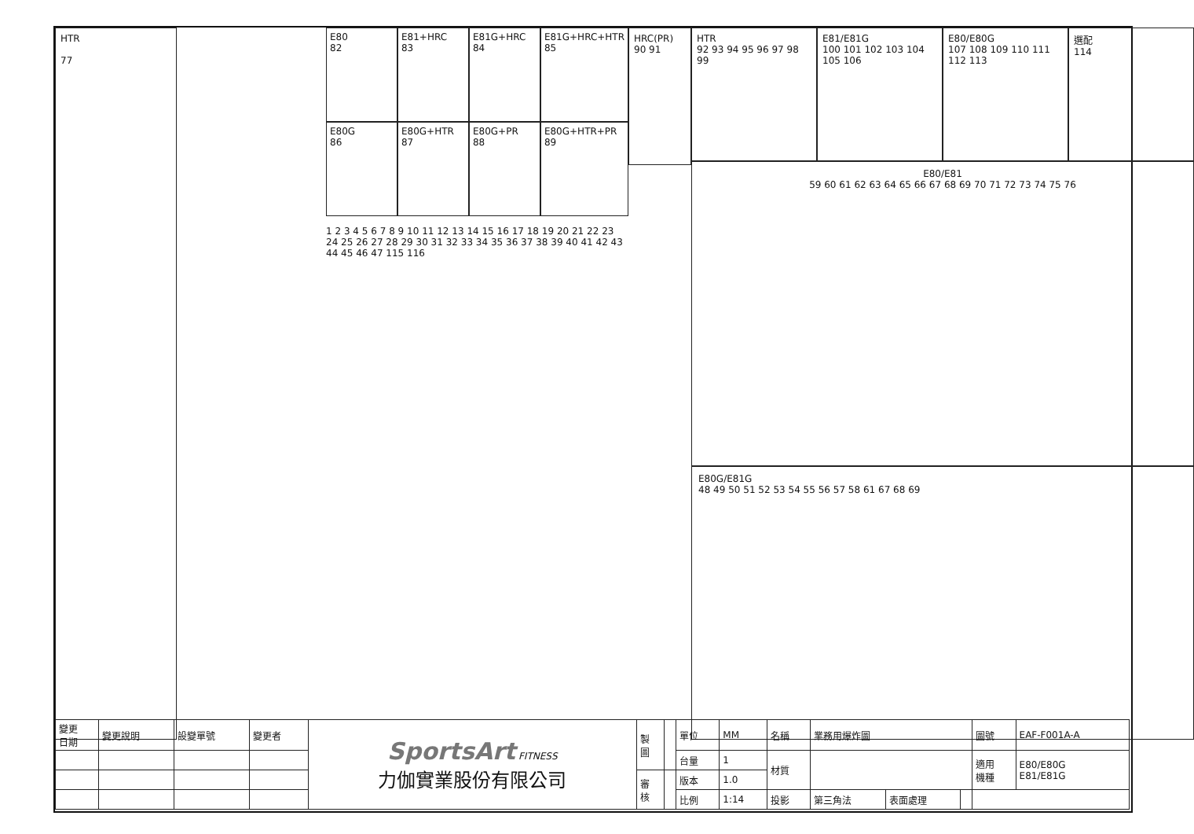HTR
77
E80
82
E81+HRC
83
E81G+HRC
84
E81G+HRC+HTR
85
E80G
86
E80G+HTR
87
E80G+PR
88
E80G+HTR+PR
89
1 2 3 4 5 6 7 8 9 10 11 12 13 14 15 16 17 18 19 20 21 22 23 24 25 26 27 28 29 30 31 32 33 34 35 36 37 38 39 40 41 42 43 44 45 46 47 115 116
HRC(PR)
90 91
HTR
92 93 94 95 96 97 98 99
E81/E81G
100 101 102 103 104 105 106
E80/E80G
107 108 109 110 111 112 113
選配
114
E80/E81
59 60 61 62 63 64 65 66 67 68 69 70 71 72 73 74 75 76
E80G/E81G
48 49 50 51 52 53 54 55 56 57 58 61 67 68 69
| 變更 日期 | 變更說明 | 設變單號 | 變更者 | SportsArt FITNESS 力伽實業股份有限公司 | 製 圖 | | 單位 | MM | 名稱 | 業務用爆炸圖 | | | 圖號 | EAF-F001A-A |
| | | | | | | | 台量 | 1 | 材質 | | | | 適用 機種 | E80/E80G E81/E81G |
| | | | | | 審 核 | | 版本 | 1.0 | | | | | | |
| | | | | | | | 比例 | 1:14 | 投影 | 第三角法 | 表面處理 | | | |